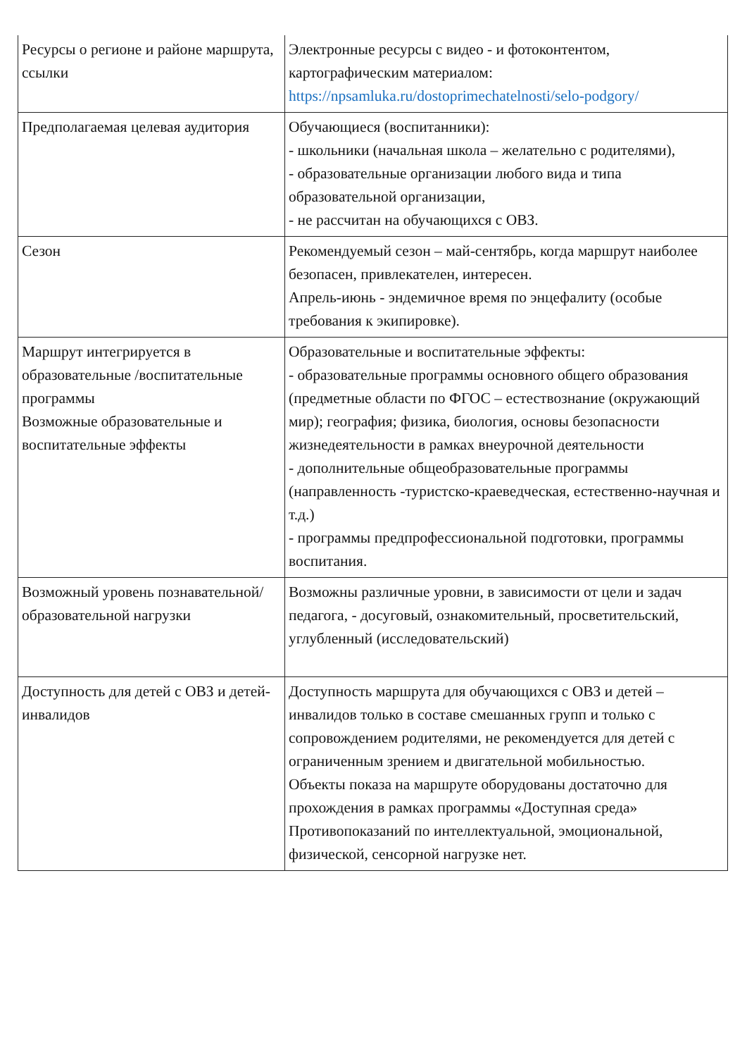| Ресурсы о регионе и районе маршрута, ссылки | Электронные ресурсы с видео - и фотоконтентом, картографическим материалом: https://npsamluka.ru/dostoprimechatelnosti/selo-podgory/ |
| Предполагаемая целевая аудитория | Обучающиеся (воспитанники): - школьники (начальная школа – желательно с родителями), - образовательные организации любого вида и типа образовательной организации, - не рассчитан на обучающихся с ОВЗ. |
| Сезон | Рекомендуемый сезон – май-сентябрь, когда маршрут наиболее безопасен, привлекателен, интересен. Апрель-июнь - эндемичное время по энцефалиту (особые требования к экипировке). |
| Маршрут интегрируется в образовательные /воспитательные программы Возможные образовательные и воспитательные эффекты | Образовательные и воспитательные эффекты: - образовательные программы основного общего образования (предметные области по ФГОС – естествознание (окружающий мир); география; физика, биология, основы безопасности жизнедеятельности в рамках внеурочной деятельности - дополнительные общеобразовательные программы (направленность -туристско-краеведческая, естественно-научная и т.д.) - программы предпрофессиональной подготовки, программы воспитания. |
| Возможный уровень познавательной/ образовательной нагрузки | Возможны различные уровни, в зависимости от цели и задач педагога, - досуговый, ознакомительный, просветительский, углубленный (исследовательский) |
| Доступность для детей с ОВЗ и детей-инвалидов | Доступность маршрута для обучающихся с ОВЗ и детей – инвалидов только в составе смешанных групп и только с сопровождением родителями, не рекомендуется для детей с ограниченным зрением и двигательной мобильностью. Объекты показа на маршруте оборудованы достаточно для прохождения в рамках программы «Доступная среда» Противопоказаний по интеллектуальной, эмоциональной, физической, сенсорной нагрузке нет. |